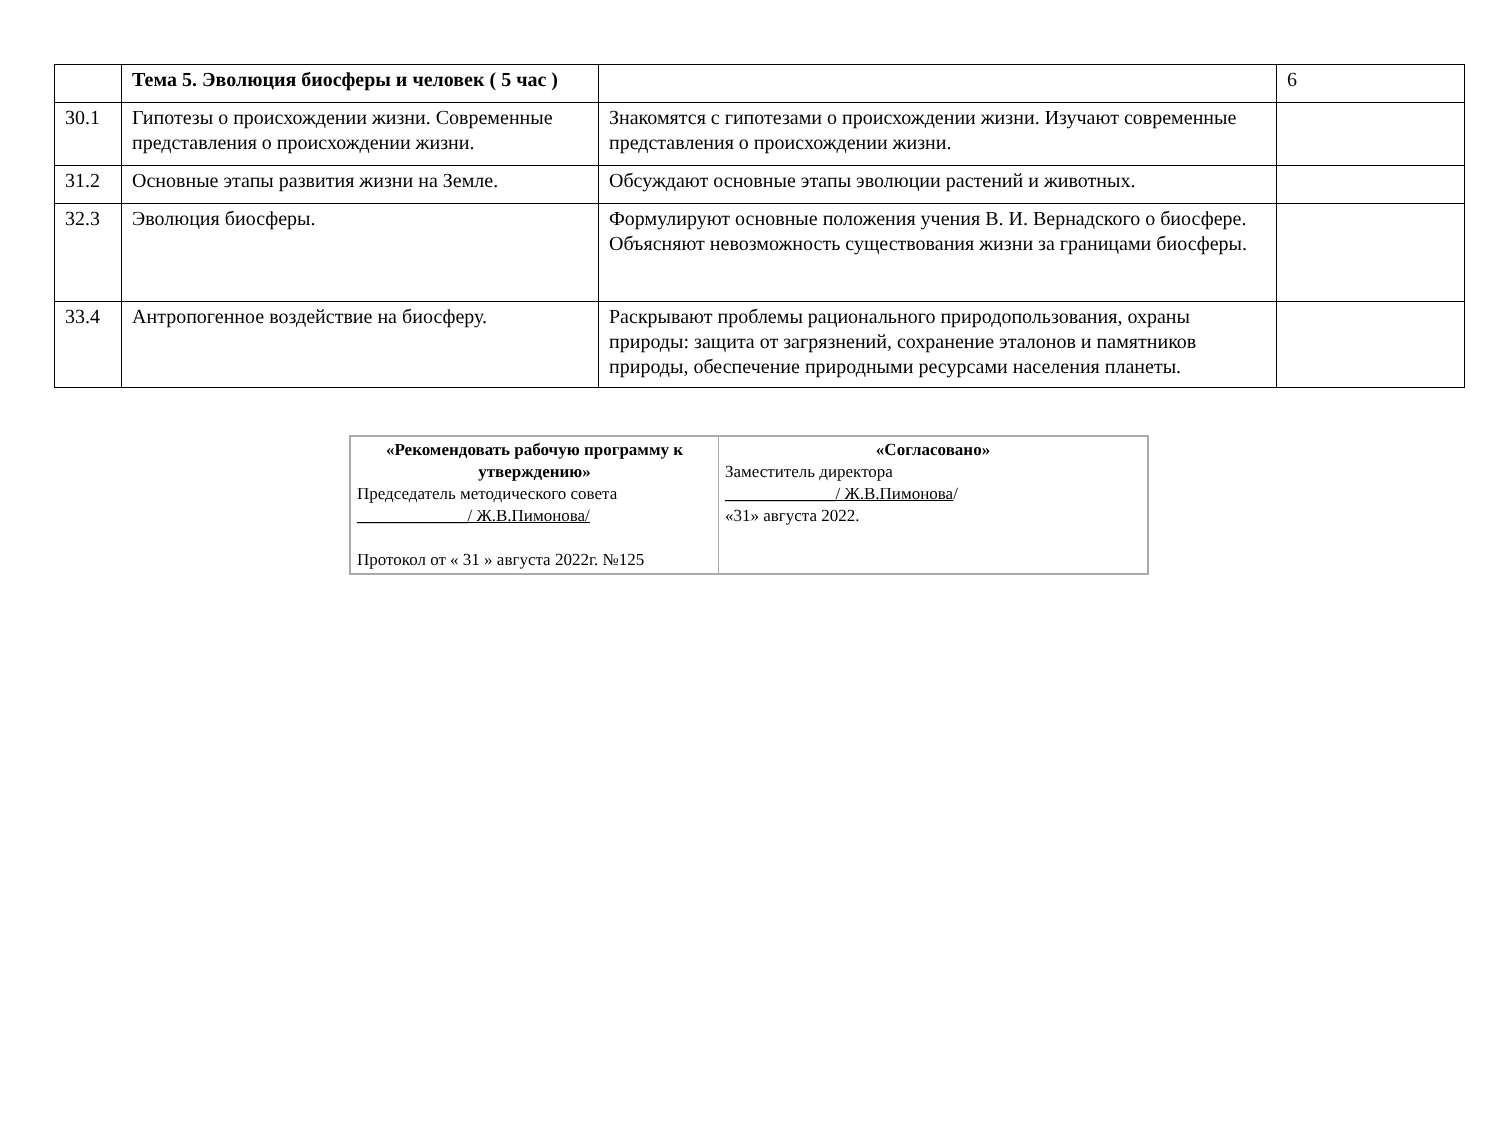| | Тема 5. Эволюция биосферы и человек ( 5 час ) | | 6 |
| 30.1 | Гипотезы о происхождении жизни. Современные представления о происхождении жизни. | Знакомятся с гипотезами о происхождении жизни. Изучают современные представления о происхождении жизни. | |
| 31.2 | Основные этапы развития жизни на Земле. | Обсуждают основные этапы эволюции растений и животных. | |
| 32.3 | Эволюция биосферы. | Формулируют основные положения учения В. И. Вернадского о биосфере. Объясняют невозможность существования жизни за границами биосферы. | |
| 33.4 | Антропогенное воздействие на биосферу. | Раскрывают проблемы рационального природопользования, охраны природы: защита от загрязнений, сохранение эталонов и памятников природы, обеспечение природными ресурсами населения планеты. | |
| «Рекомендовать рабочую программу к утверждению» Председатель методического совета _____________/ Ж.В.Пимонова/ Протокол от « 31 » августа 2022г. №125 | «Согласовано» Заместитель директора _____________/ Ж.В.Пимонова / «31» августа 2022. |